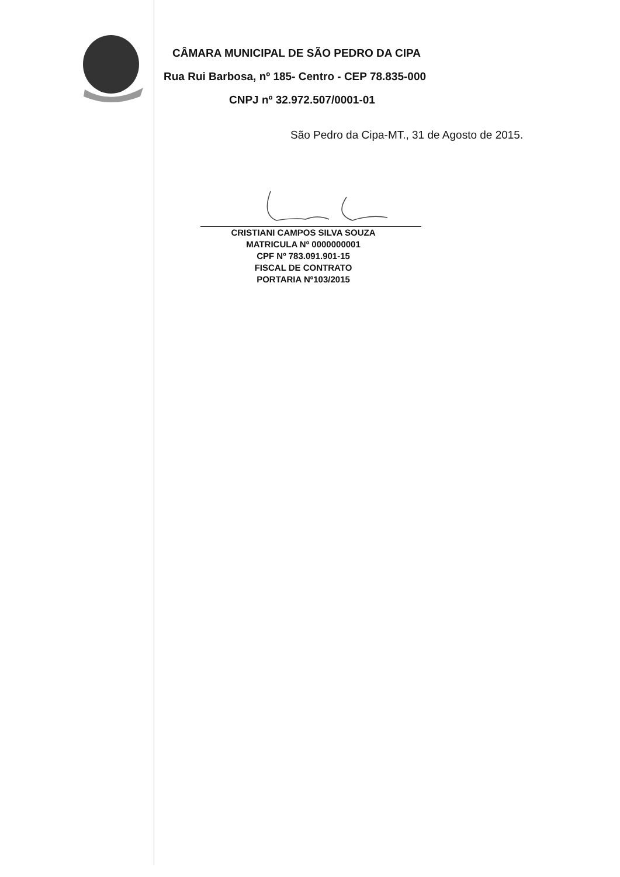CÂMARA MUNICIPAL DE SÃO PEDRO DA CIPA
Rua Rui Barbosa, nº 185- Centro - CEP 78.835-000
CNPJ nº 32.972.507/0001-01
São Pedro da Cipa-MT., 31 de Agosto de 2015.
CRISTIANI CAMPOS SILVA SOUZA
MATRICULA Nº 0000000001
CPF Nº 783.091.901-15
FISCAL DE CONTRATO
PORTARIA Nº103/2015